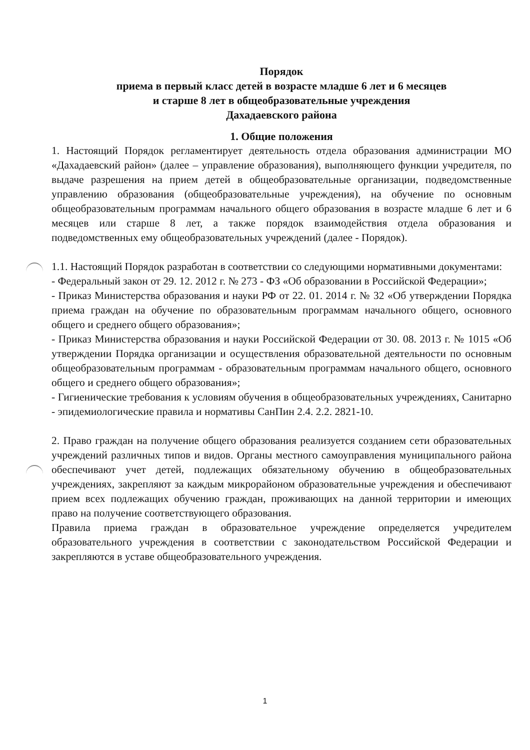Порядок
приема в первый класс детей в возрасте младше 6 лет и 6 месяцев
и старше 8 лет в общеобразовательные учреждения
Дахадаевского района
1. Общие положения
1. Настоящий Порядок регламентирует деятельность отдела образования администрации МО «Дахадаевский район» (далее – управление образования), выполняющего функции учредителя, по выдаче разрешения на прием детей в общеобразовательные организации, подведомственные управлению образования (общеобразовательные учреждения), на обучение по основным общеобразовательным программам начального общего образования в возрасте младше 6 лет и 6 месяцев или старше 8 лет, а также порядок взаимодействия отдела образования и подведомственных ему общеобразовательных учреждений (далее - Порядок).
1.1. Настоящий Порядок разработан в соответствии со следующими нормативными документами:
- Федеральный закон от 29. 12. 2012 г. № 273 - ФЗ «Об образовании в Российской Федерации»;
- Приказ Министерства образования и науки РФ от 22. 01. 2014 г. № 32 «Об утверждении Порядка приема граждан на обучение по образовательным программам начального общего, основного общего и среднего общего образования»;
- Приказ Министерства образования и науки Российской Федерации от 30. 08. 2013 г. № 1015 «Об утверждении Порядка организации и осуществления образовательной деятельности по основным общеобразовательным программам - образовательным программам начального общего, основного общего и среднего общего образования»;
- Гигиенические требования к условиям обучения в общеобразовательных учреждениях, Санитарно - эпидемиологические правила и нормативы СанПин 2.4. 2.2. 2821-10.
2. Право граждан на получение общего образования реализуется созданием сети образовательных учреждений различных типов и видов. Органы местного самоуправления муниципального района обеспечивают учет детей, подлежащих обязательному обучению в общеобразовательных учреждениях, закрепляют за каждым микрорайоном образовательные учреждения и обеспечивают прием всех подлежащих обучению граждан, проживающих на данной территории и имеющих право на получение соответствующего образования.
Правила приема граждан в образовательное учреждение определяется учредителем образовательного учреждения в соответствии с законодательством Российской Федерации и закрепляются в уставе общеобразовательного учреждения.
1